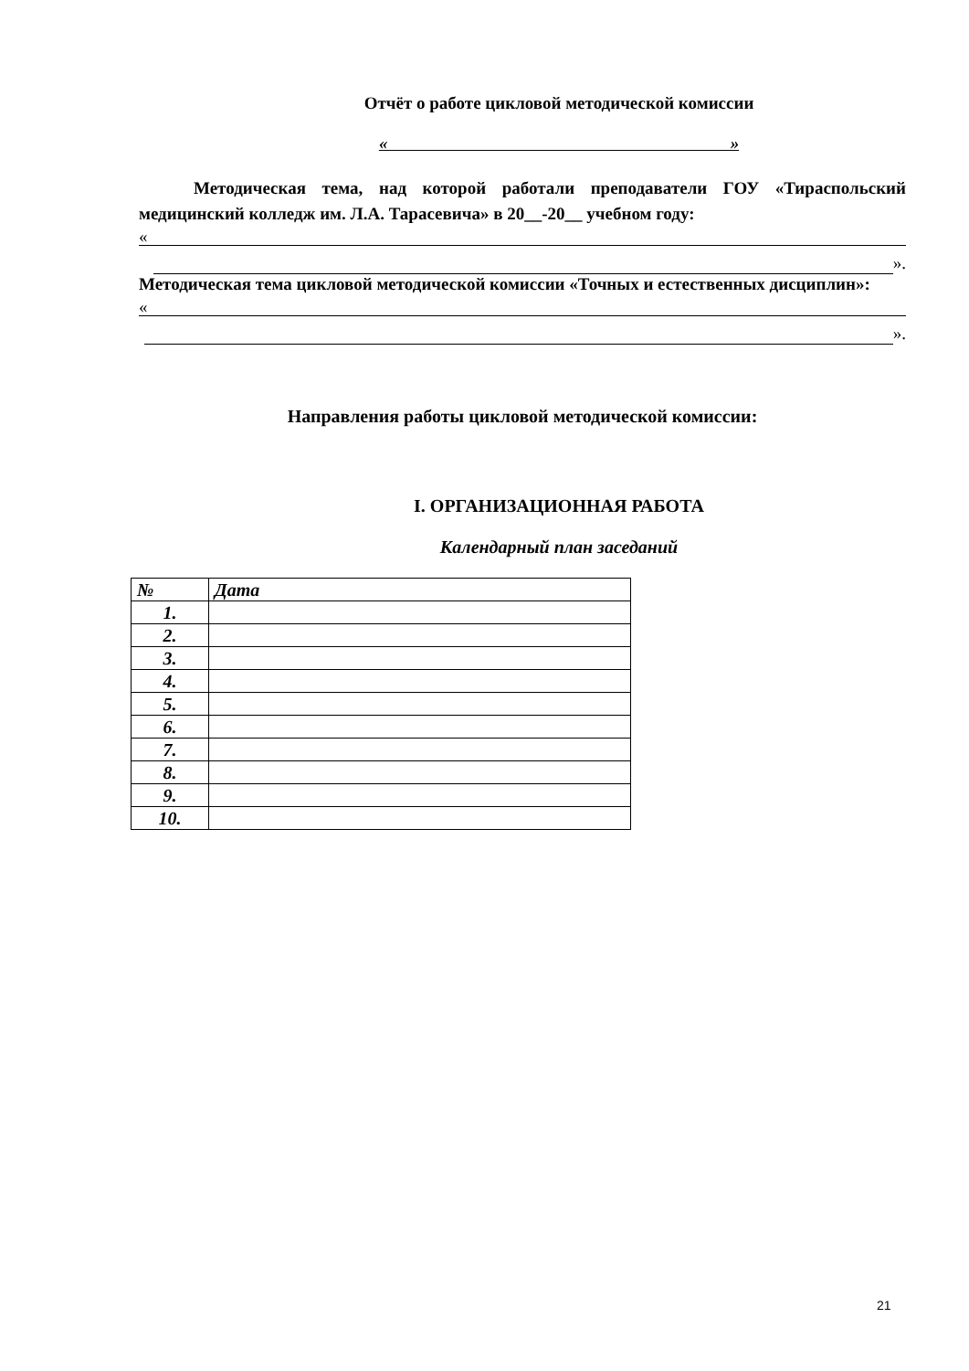Отчёт о работе цикловой методической комиссии
« »
Методическая тема, над которой работали преподаватели ГОУ «Тираспольский медицинский колледж им. Л.А. Тарасевича» в 20__-20__ учебном году:
«
».
Методическая тема цикловой методической комиссии «Точных и естественных дисциплин»:
«
».
Направления работы цикловой методической комиссии:
I. ОРГАНИЗАЦИОННАЯ РАБОТА
Календарный план заседаний
| № | Дата |
| --- | --- |
| 1. | |
| 2. | |
| 3. | |
| 4. | |
| 5. | |
| 6. | |
| 7. | |
| 8. | |
| 9. | |
| 10. | |
21